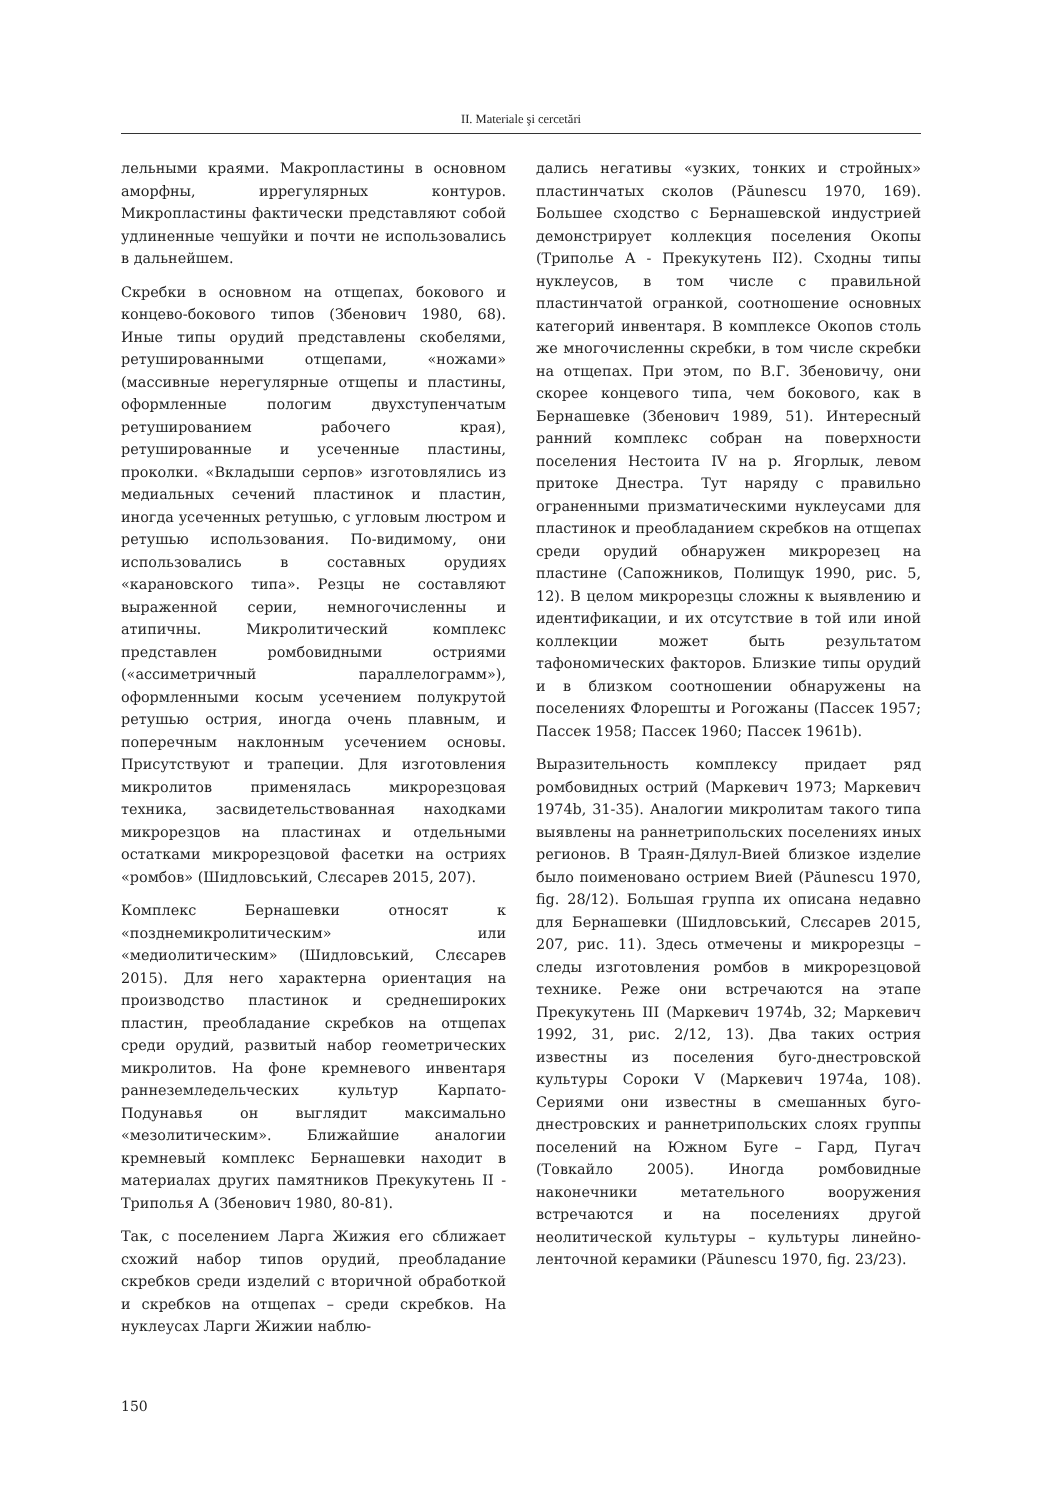II. Materiale şi cercetări
лельными краями. Макропластины в основном аморфны, иррегулярных контуров. Микропластины фактически представляют собой удлиненные чешуйки и почти не использовались в дальнейшем.
Скребки в основном на отщепах, бокового и концево-бокового типов (Збенович 1980, 68). Иные типы орудий представлены скобелями, ретушированными отщепами, «ножами» (массивные нерегулярные отщепы и пластины, оформленные пологим двухступенчатым ретушированием рабочего края), ретушированные и усеченные пластины, проколки. «Вкладыши серпов» изготовлялись из медиальных сечений пластинок и пластин, иногда усеченных ретушью, с угловым люстром и ретушью использования. По-видимому, они использовались в составных орудиях «карановского типа». Резцы не составляют выраженной серии, немногочисленны и атипичны. Микролитический комплекс представлен ромбовидными остриями («ассиметричный параллелограмм»), оформленными косым усечением полукрутой ретушью острия, иногда очень плавным, и поперечным наклонным усечением основы. Присутствуют и трапеции. Для изготовления микролитов применялась микрорезцовая техника, засвидетельствованная находками микрорезцов на пластинах и отдельными остатками микрорезцовой фасетки на остриях «ромбов» (Шидловський, Слєсарев 2015, 207).
Комплекс Бернашевки относят к «позднемикролитическим» или «медиолитическим» (Шидловський, Слєсарев 2015). Для него характерна ориентация на производство пластинок и среднешироких пластин, преобладание скребков на отщепах среди орудий, развитый набор геометрических микролитов. На фоне кремневого инвентаря раннеземледельческих культур Карпато-Подунавья он выглядит максимально «мезолитическим». Ближайшие аналогии кремневый комплекс Бернашевки находит в материалах других памятников Прекукутень II - Триполья А (Збенович 1980, 80-81).
Так, с поселением Ларга Жижия его сближает схожий набор типов орудий, преобладание скребков среди изделий с вторичной обработкой и скребков на отщепах – среди скребков. На нуклеусах Ларги Жижии наблю-
дались негативы «узких, тонких и стройных» пластинчатых сколов (Păunescu 1970, 169). Большее сходство с Бернашевской индустрией демонстрирует коллекция поселения Окопы (Триполье А - Прекукутень II2). Сходны типы нуклеусов, в том числе с правильной пластинчатой огранкой, соотношение основных категорий инвентаря. В комплексе Окопов столь же многочисленны скребки, в том числе скребки на отщепах. При этом, по В.Г. Збеновичу, они скорее концевого типа, чем бокового, как в Бернашевке (Збенович 1989, 51). Интересный ранний комплекс собран на поверхности поселения Нестоита IV на р. Ягорлык, левом притоке Днестра. Тут наряду с правильно ограненными призматическими нуклеусами для пластинок и преобладанием скребков на отщепах среди орудий обнаружен микрорезец на пластине (Сапожников, Полищук 1990, рис. 5, 12). В целом микрорезцы сложны к выявлению и идентификации, и их отсутствие в той или иной коллекции может быть результатом тафономических факторов. Близкие типы орудий и в близком соотношении обнаружены на поселениях Флорешты и Рогожаны (Пассек 1957; Пассек 1958; Пассек 1960; Пассек 1961b).
Выразительность комплексу придает ряд ромбовидных острий (Маркевич 1973; Маркевич 1974b, 31-35). Аналогии микролитам такого типа выявлены на раннетрипольских поселениях иных регионов. В Траян-Дялул-Вией близкое изделие было поименовано острием Вией (Păunescu 1970, fig. 28/12). Большая группа их описана недавно для Бернашевки (Шидловський, Слєсарев 2015, 207, рис. 11). Здесь отмечены и микрорезцы – следы изготовления ромбов в микрорезцовой технике. Реже они встречаются на этапе Прекукутень III (Маркевич 1974b, 32; Маркевич 1992, 31, рис. 2/12, 13). Два таких острия известны из поселения буго-днестровской культуры Сороки V (Маркевич 1974a, 108). Сериями они известны в смешанных буго-днестровских и раннетрипольских слоях группы поселений на Южном Буге – Гард, Пугач (Товкайло 2005). Иногда ромбовидные наконечники метательного вооружения встречаются и на поселениях другой неолитической культуры – культуры линейно-ленточной керамики (Păunescu 1970, fig. 23/23).
150